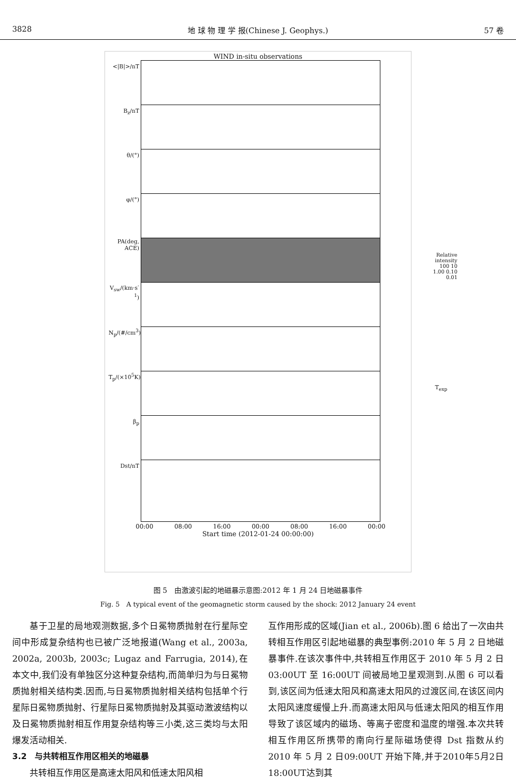3828 地 球 物 理 学 报(Chinese J. Geophys.) 57 卷
WIND in-situ observations
<|B|>/nT
B<sub>z</sub>/nT
θ/(°)
φ/(°)
PA(deg, ACE) Relative intensity 100 10 1.00 0.10 0.01
V<sub>sw</sub>/(km·s<sup>-1</sup>)
N<sub>p</sub>/(#/cm<sup>3</sup>)
T<sub>p</sub>/(×10<sup>5</sup>K) T<sub>exp</sub>
β<sub>p</sub>
Dst/nT
00:00 08:00 16:00 00:00 08:00 16:00 00:00
Start time (2012-01-24 00:00:00)
图 5　由激波引起的地磁暴示意图:2012 年 1 月 24 日地磁暴事件
Fig. 5　A typical event of the geomagnetic storm caused by the shock: 2012 January 24 event
基于卫星的局地观测数据,多个日冕物质抛射在行星际空间中形成复杂结构也已被广泛地报道(Wang et al., 2003a, 2002a, 2003b, 2003c; Lugaz and Farrugia, 2014),在本文中,我们没有单独区分这种复杂结构,而简单归为与日冕物质抛射相关结构类.因而,与日冕物质抛射相关结构包括单个行星际日冕物质抛射、行星际日冕物质抛射及其驱动激波结构以及日冕物质抛射相互作用复杂结构等三小类,这三类均与太阳爆发活动相关.
3.2　与共转相互作用区相关的地磁暴
共转相互作用区是高速太阳风和低速太阳风相
互作用形成的区域(Jian et al., 2006b).图 6 给出了一次由共转相互作用区引起地磁暴的典型事例:2010 年 5 月 2 日地磁暴事件.在该次事件中,共转相互作用区于 2010 年 5 月 2 日 03:00UT 至 16:00UT 间被局地卫星观测到.从图 6 可以看到,该区间为低速太阳风和高速太阳风的过渡区间,在该区间内太阳风速度缓慢上升.而高速太阳风与低速太阳风的相互作用导致了该区域内的磁场、等离子密度和温度的增强.本次共转相互作用区所携带的南向行星际磁场使得 Dst 指数从约 2010 年 5 月 2 日09:00UT 开始下降,并于2010年5月2日18:00UT达到其